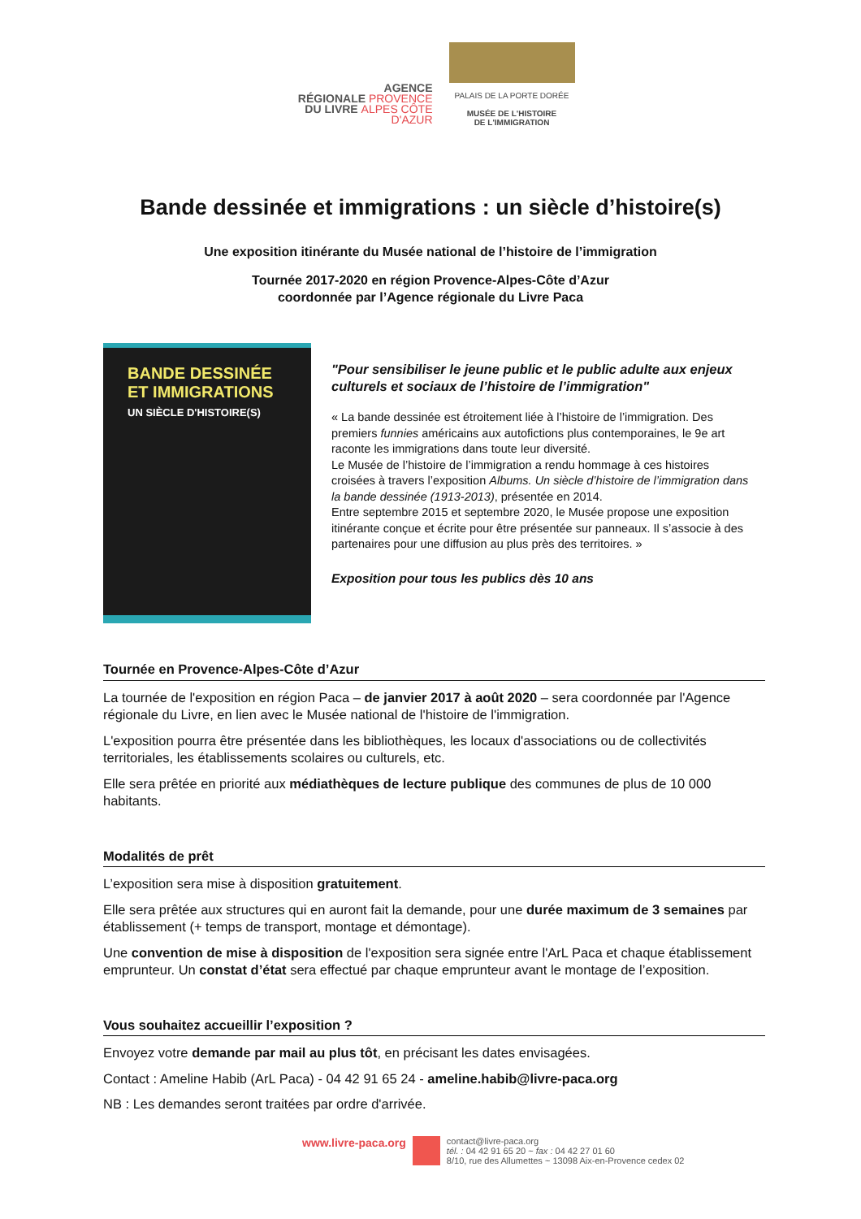AGENCE
RÉGIONALE PROVENCE
DU LIVRE ALPES CÔTE D'AZUR
PALAIS DE LA PORTE DORÉE
MUSÉE DE L'HISTOIRE
DE L'IMMIGRATION
Bande dessinée et immigrations : un siècle d’histoire(s)
Une exposition itinérante du Musée national de l’histoire de l’immigration
Tournée 2017-2020 en région Provence-Alpes-Côte d’Azur
coordonnée par l’Agence régionale du Livre Paca
BANDE DESSINÉE
ET IMMIGRATIONS
UN SIÈCLE D'HISTOIRE(S)
"Pour sensibiliser le jeune public et le public adulte aux enjeux culturels et sociaux de l’histoire de l’immigration"
« La bande dessinée est étroitement liée à l’histoire de l’immigration. Des premiers funnies américains aux autofictions plus contemporaines, le 9e art raconte les immigrations dans toute leur diversité.
Le Musée de l’histoire de l’immigration a rendu hommage à ces histoires croisées à travers l’exposition Albums. Un siècle d’histoire de l’immigration dans la bande dessinée (1913-2013), présentée en 2014.
Entre septembre 2015 et septembre 2020, le Musée propose une exposition itinérante conçue et écrite pour être présentée sur panneaux. Il s’associe à des partenaires pour une diffusion au plus près des territoires. »
Exposition pour tous les publics dès 10 ans
Tournée en Provence-Alpes-Côte d’Azur
La tournée de l'exposition en région Paca – de janvier 2017 à août 2020 – sera coordonnée par l'Agence régionale du Livre, en lien avec le Musée national de l'histoire de l'immigration.
L'exposition pourra être présentée dans les bibliothèques, les locaux d'associations ou de collectivités territoriales, les établissements scolaires ou culturels, etc.
Elle sera prêtée en priorité aux médiathèques de lecture publique des communes de plus de 10 000 habitants.
Modalités de prêt
L’exposition sera mise à disposition gratuitement.
Elle sera prêtée aux structures qui en auront fait la demande, pour une durée maximum de 3 semaines par établissement (+ temps de transport, montage et démontage).
Une convention de mise à disposition de l'exposition sera signée entre l'ArL Paca et chaque établissement emprunteur. Un constat d’état sera effectué par chaque emprunteur avant le montage de l’exposition.
Vous souhaitez accueillir l’exposition ?
Envoyez votre demande par mail au plus tôt, en précisant les dates envisagées.
Contact : Ameline Habib (ArL Paca) - 04 42 91 65 24 - ameline.habib@livre-paca.org
NB : Les demandes seront traitées par ordre d'arrivée.
www.livre-paca.org
contact@livre-paca.org
tél. : 04 42 91 65 20 ~ fax : 04 42 27 01 60
8/10, rue des Allumettes ~ 13098 Aix-en-Provence cedex 02